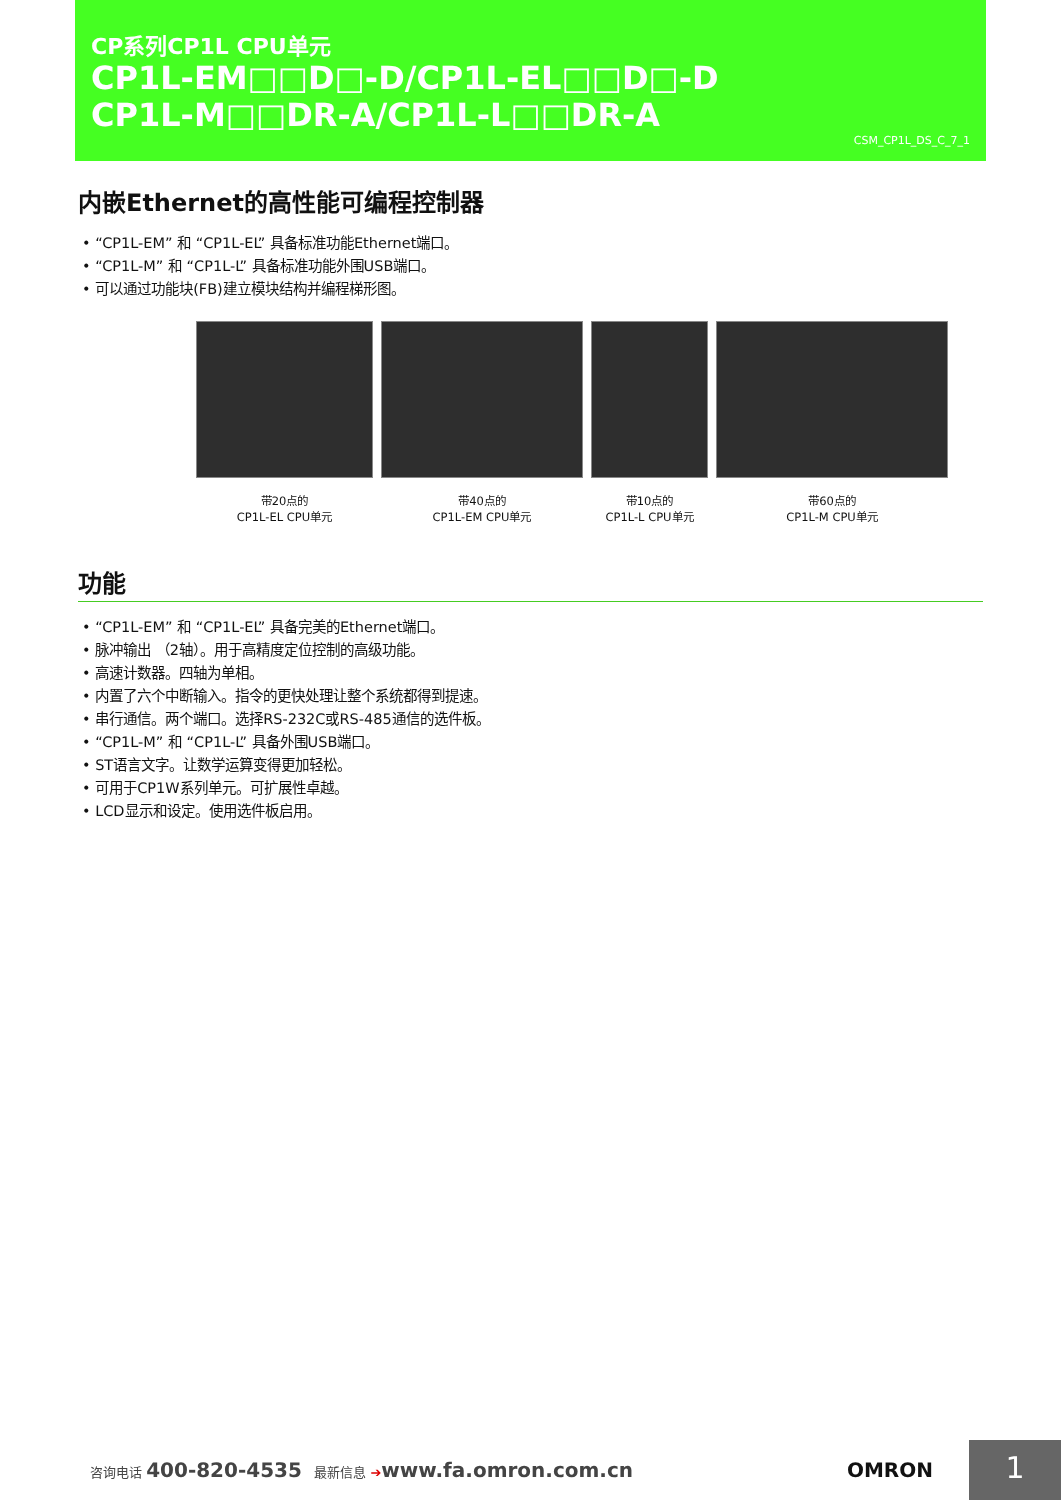CP系列CP1L CPU单元
CP1L-EM□□D□-D/CP1L-EL□□D□-D
CP1L-M□□DR-A/CP1L-L□□DR-A
CSM_CP1L_DS_C_7_1
内嵌Ethernet的高性能可编程控制器
• “CP1L-EM” 和 “CP1L-EL” 具备标准功能Ethernet端口。
• “CP1L-M” 和 “CP1L-L” 具备标准功能外围USB端口。
• 可以通过功能块(FB)建立模块结构并编程梯形图。
带20点的
CP1L-EL CPU单元
带40点的
CP1L-EM CPU单元
带10点的
CP1L-L CPU单元
带60点的
CP1L-M CPU单元
功能
• “CP1L-EM” 和 “CP1L-EL” 具备完美的Ethernet端口。
• 脉冲输出 （2轴）。用于高精度定位控制的高级功能。
• 高速计数器。四轴为单相。
• 内置了六个中断输入。指令的更快处理让整个系统都得到提速。
• 串行通信。两个端口。选择RS-232C或RS-485通信的选件板。
• “CP1L-M” 和 “CP1L-L” 具备外围USB端口。
• ST语言文字。让数学运算变得更加轻松。
• 可用于CP1W系列单元。可扩展性卓越。
• LCD显示和设定。使用选件板启用。
咨询电话 400-820-4535 最新信息 ➔www.fa.omron.com.cn
OMRON
1